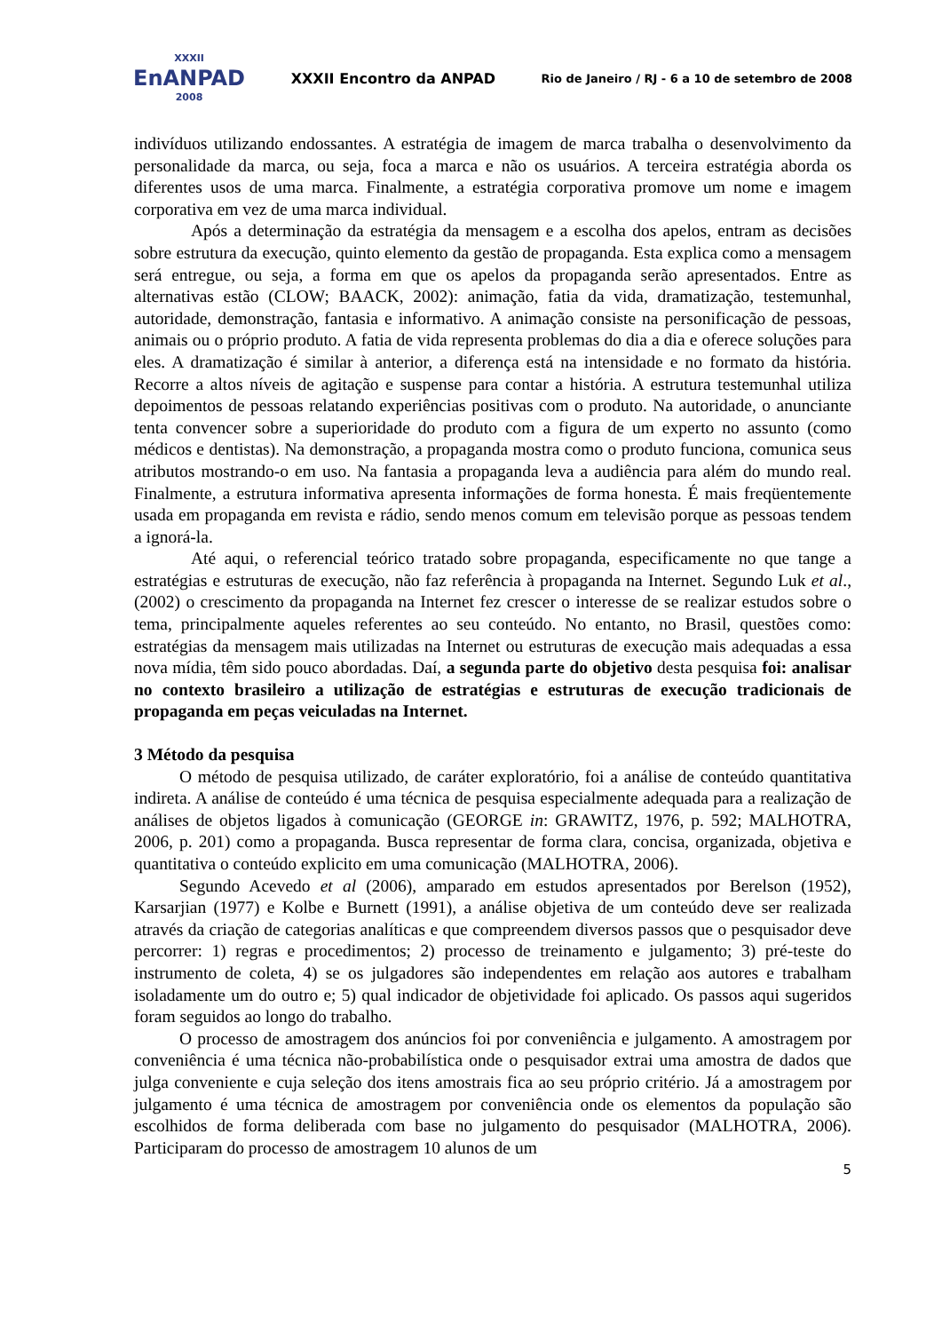XXXII
EnANPAD
2008
XXXII Encontro da ANPAD
Rio de Janeiro / RJ - 6 a 10 de setembro de 2008
indivíduos utilizando endossantes. A estratégia de imagem de marca trabalha o desenvolvimento da personalidade da marca, ou seja, foca a marca e não os usuários. A terceira estratégia aborda os diferentes usos de uma marca. Finalmente, a estratégia corporativa promove um nome e imagem corporativa em vez de uma marca individual.
Após a determinação da estratégia da mensagem e a escolha dos apelos, entram as decisões sobre estrutura da execução, quinto elemento da gestão de propaganda. Esta explica como a mensagem será entregue, ou seja, a forma em que os apelos da propaganda serão apresentados. Entre as alternativas estão (CLOW; BAACK, 2002): animação, fatia da vida, dramatização, testemunhal, autoridade, demonstração, fantasia e informativo. A animação consiste na personificação de pessoas, animais ou o próprio produto. A fatia de vida representa problemas do dia a dia e oferece soluções para eles. A dramatização é similar à anterior, a diferença está na intensidade e no formato da história. Recorre a altos níveis de agitação e suspense para contar a história. A estrutura testemunhal utiliza depoimentos de pessoas relatando experiências positivas com o produto. Na autoridade, o anunciante tenta convencer sobre a superioridade do produto com a figura de um experto no assunto (como médicos e dentistas). Na demonstração, a propaganda mostra como o produto funciona, comunica seus atributos mostrando-o em uso. Na fantasia a propaganda leva a audiência para além do mundo real. Finalmente, a estrutura informativa apresenta informações de forma honesta. É mais freqüentemente usada em propaganda em revista e rádio, sendo menos comum em televisão porque as pessoas tendem a ignorá-la.
Até aqui, o referencial teórico tratado sobre propaganda, especificamente no que tange a estratégias e estruturas de execução, não faz referência à propaganda na Internet. Segundo Luk et al., (2002) o crescimento da propaganda na Internet fez crescer o interesse de se realizar estudos sobre o tema, principalmente aqueles referentes ao seu conteúdo. No entanto, no Brasil, questões como: estratégias da mensagem mais utilizadas na Internet ou estruturas de execução mais adequadas a essa nova mídia, têm sido pouco abordadas. Daí, a segunda parte do objetivo desta pesquisa foi: analisar no contexto brasileiro a utilização de estratégias e estruturas de execução tradicionais de propaganda em peças veiculadas na Internet.
3 Método da pesquisa
O método de pesquisa utilizado, de caráter exploratório, foi a análise de conteúdo quantitativa indireta. A análise de conteúdo é uma técnica de pesquisa especialmente adequada para a realização de análises de objetos ligados à comunicação (GEORGE in: GRAWITZ, 1976, p. 592; MALHOTRA, 2006, p. 201) como a propaganda. Busca representar de forma clara, concisa, organizada, objetiva e quantitativa o conteúdo explicito em uma comunicação (MALHOTRA, 2006).
Segundo Acevedo et al (2006), amparado em estudos apresentados por Berelson (1952), Karsarjian (1977) e Kolbe e Burnett (1991), a análise objetiva de um conteúdo deve ser realizada através da criação de categorias analíticas e que compreendem diversos passos que o pesquisador deve percorrer: 1) regras e procedimentos; 2) processo de treinamento e julgamento; 3) pré-teste do instrumento de coleta, 4) se os julgadores são independentes em relação aos autores e trabalham isoladamente um do outro e; 5) qual indicador de objetividade foi aplicado. Os passos aqui sugeridos foram seguidos ao longo do trabalho.
O processo de amostragem dos anúncios foi por conveniência e julgamento. A amostragem por conveniência é uma técnica não-probabilística onde o pesquisador extrai uma amostra de dados que julga conveniente e cuja seleção dos itens amostrais fica ao seu próprio critério. Já a amostragem por julgamento é uma técnica de amostragem por conveniência onde os elementos da população são escolhidos de forma deliberada com base no julgamento do pesquisador (MALHOTRA, 2006). Participaram do processo de amostragem 10 alunos de um
5